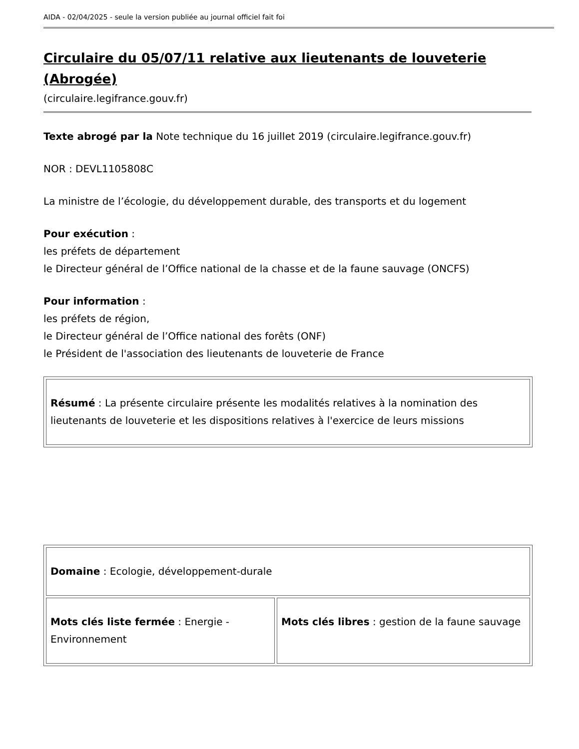AIDA - 02/04/2025 - seule la version publiée au journal officiel fait foi
Circulaire du 05/07/11 relative aux lieutenants de louveterie (Abrogée)
(circulaire.legifrance.gouv.fr)
Texte abrogé par la Note technique du 16 juillet 2019 (circulaire.legifrance.gouv.fr)
NOR : DEVL1105808C
La ministre de l’écologie, du développement durable, des transports et du logement
Pour exécution :
les préfets de département
le Directeur général de l’Office national de la chasse et de la faune sauvage (ONCFS)
Pour information :
les préfets de région,
le Directeur général de l’Office national des forêts (ONF)
le Président de l'association des lieutenants de louveterie de France
| Résumé : La présente circulaire présente les modalités relatives à la nomination des lieutenants de louveterie et les dispositions relatives à l'exercice de leurs missions |
| Domaine : Ecologie, développement-durale | |
| Mots clés liste fermée : Energie - Environnement | Mots clés libres : gestion de la faune sauvage |